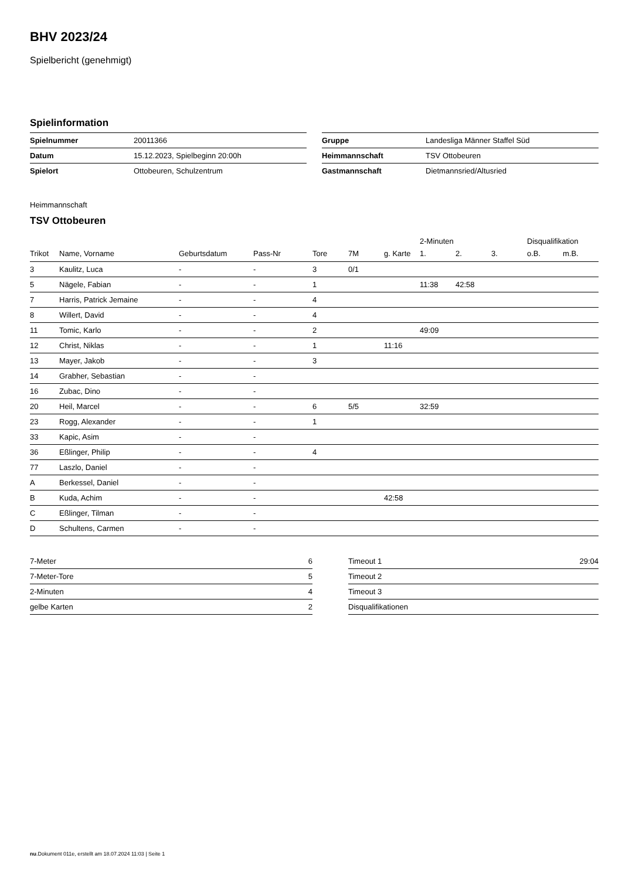BHV 2023/24
Spielbericht (genehmigt)
Spielinformation
| Spielnummer | 20011366 |
| Datum | 15.12.2023, Spielbeginn 20:00h |
| Spielort | Ottobeuren, Schulzentrum |
| Gruppe | Landesliga Männer Staffel Süd |
| Heimmannschaft | TSV Ottobeuren |
| Gastmannschaft | Dietmannsried/Altusried |
Heimmannschaft
TSV Ottobeuren
| | | | | | | | 2-Minuten | | | Disqualifikation | |
| --- | --- | --- | --- | --- | --- | --- | --- | --- | --- | --- | --- |
| Trikot | Name, Vorname | Geburtsdatum | Pass-Nr | Tore | 7M | g. Karte | 1. | 2. | 3. | o.B. | m.B. |
| 3 | Kaulitz, Luca | - | - | 3 | 0/1 | | | | | | |
| 5 | Nägele, Fabian | - | - | 1 | | | 11:38 | 42:58 | | | |
| 7 | Harris, Patrick Jemaine | - | - | 4 | | | | | | | |
| 8 | Willert, David | - | - | 4 | | | | | | | |
| 11 | Tomic, Karlo | - | - | 2 | | | 49:09 | | | | |
| 12 | Christ, Niklas | - | - | 1 | | 11:16 | | | | | |
| 13 | Mayer, Jakob | - | - | 3 | | | | | | | |
| 14 | Grabher, Sebastian | - | - | | | | | | | | |
| 16 | Zubac, Dino | - | - | | | | | | | | |
| 20 | Heil, Marcel | - | - | 6 | 5/5 | | 32:59 | | | | |
| 23 | Rogg, Alexander | - | - | 1 | | | | | | | |
| 33 | Kapic, Asim | - | - | | | | | | | | |
| 36 | Eßlinger, Philip | - | - | 4 | | | | | | | |
| 77 | Laszlo, Daniel | - | - | | | | | | | | |
| A | Berkessel, Daniel | - | - | | | | | | | | |
| B | Kuda, Achim | - | - | | | 42:58 | | | | | |
| C | Eßlinger, Tilman | - | - | | | | | | | | |
| D | Schultens, Carmen | - | - | | | | | | | | |
| 7-Meter | 6 |
| 7-Meter-Tore | 5 |
| 2-Minuten | 4 |
| gelbe Karten | 2 |
| Timeout 1 | 29:04 |
| Timeout 2 | |
| Timeout 3 | |
| Disqualifikationen | |
nu.Dokument 011e, erstellt am 18.07.2024 11:03 | Seite 1